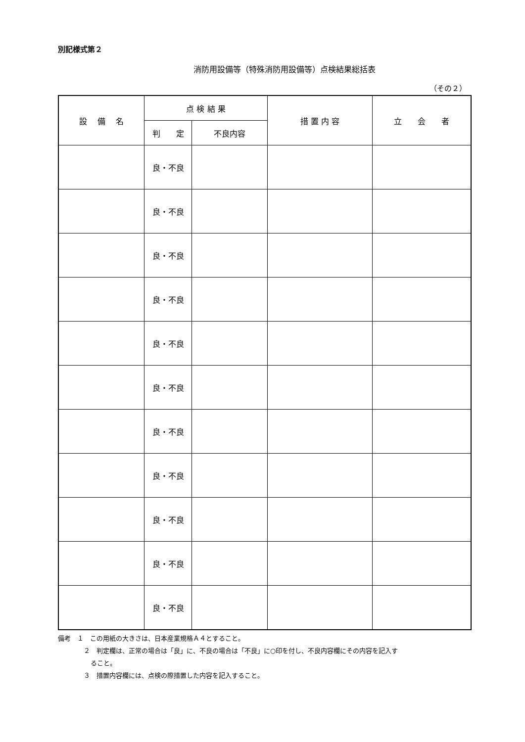別記様式第２
消防用設備等（特殊消防用設備等）点検結果総括表
（その２）
| 設 備 名 | 点 検 結 果 | | 措 置 内 容 | 立 会 者 |
| --- | --- | --- | --- | --- |
| | 判 定 | 不良内容 | | |
| | 良・不良 | | | |
| | 良・不良 | | | |
| | 良・不良 | | | |
| | 良・不良 | | | |
| | 良・不良 | | | |
| | 良・不良 | | | |
| | 良・不良 | | | |
| | 良・不良 | | | |
| | 良・不良 | | | |
| | 良・不良 | | | |
| | 良・不良 | | | |
備考　１　この用紙の大きさは、日本産業規格Ａ４とすること。
２　判定欄は、正常の場合は「良」に、不良の場合は「不良」に○印を付し、不良内容欄にその内容を記入す
ること。
３　措置内容欄には、点検の際措置した内容を記入すること。